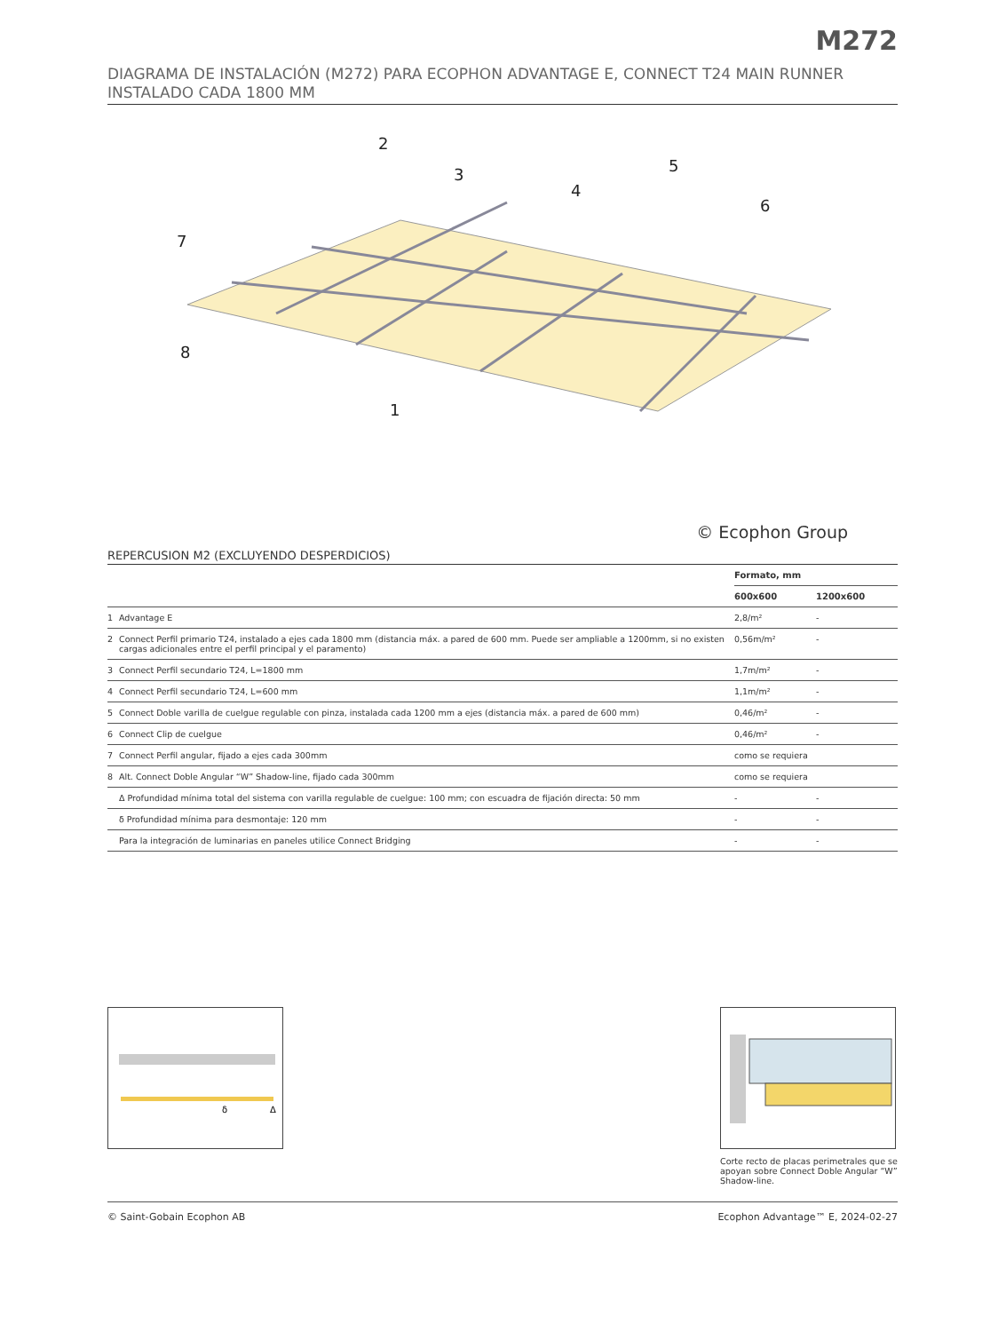M272
DIAGRAMA DE INSTALACIÓN (M272) PARA ECOPHON ADVANTAGE E, CONNECT T24 MAIN RUNNER INSTALADO CADA 1800 MM
2
3
4
5
6
7
8
1
© Ecophon Group
REPERCUSION M2 (EXCLUYENDO DESPERDICIOS)
| | | Formato, mm | |
| --- | --- | --- | --- |
| | | 600x600 | 1200x600 |
| 1 | Advantage E | 2,8/m² | - |
| 2 | Connect Perfil primario T24, instalado a ejes cada 1800 mm (distancia máx. a pared de 600 mm. Puede ser ampliable a 1200mm, si no existen cargas adicionales entre el perfil principal y el paramento) | 0,56m/m² | - |
| 3 | Connect Perfil secundario T24, L=1800 mm | 1,7m/m² | - |
| 4 | Connect Perfil secundario T24, L=600 mm | 1,1m/m² | - |
| 5 | Connect Doble varilla de cuelgue regulable con pinza, instalada cada 1200 mm a ejes (distancia máx. a pared de 600 mm) | 0,46/m² | - |
| 6 | Connect Clip de cuelgue | 0,46/m² | - |
| 7 | Connect Perfil angular, fijado a ejes cada 300mm | como se requiera | |
| 8 | Alt. Connect Doble Angular “W” Shadow-line, fijado cada 300mm | como se requiera | |
| | Δ Profundidad mínima total del sistema con varilla regulable de cuelgue: 100 mm; con escuadra de fijación directa: 50 mm | - | - |
| | δ Profundidad mínima para desmontaje: 120 mm | - | - |
| | Para la integración de luminarias en paneles utilice Connect Bridging | - | - |
δ
Δ
Corte recto de placas perimetrales que se apoyan sobre Connect Doble Angular “W” Shadow-line.
© Saint-Gobain Ecophon AB Ecophon Advantage™ E, 2024-02-27